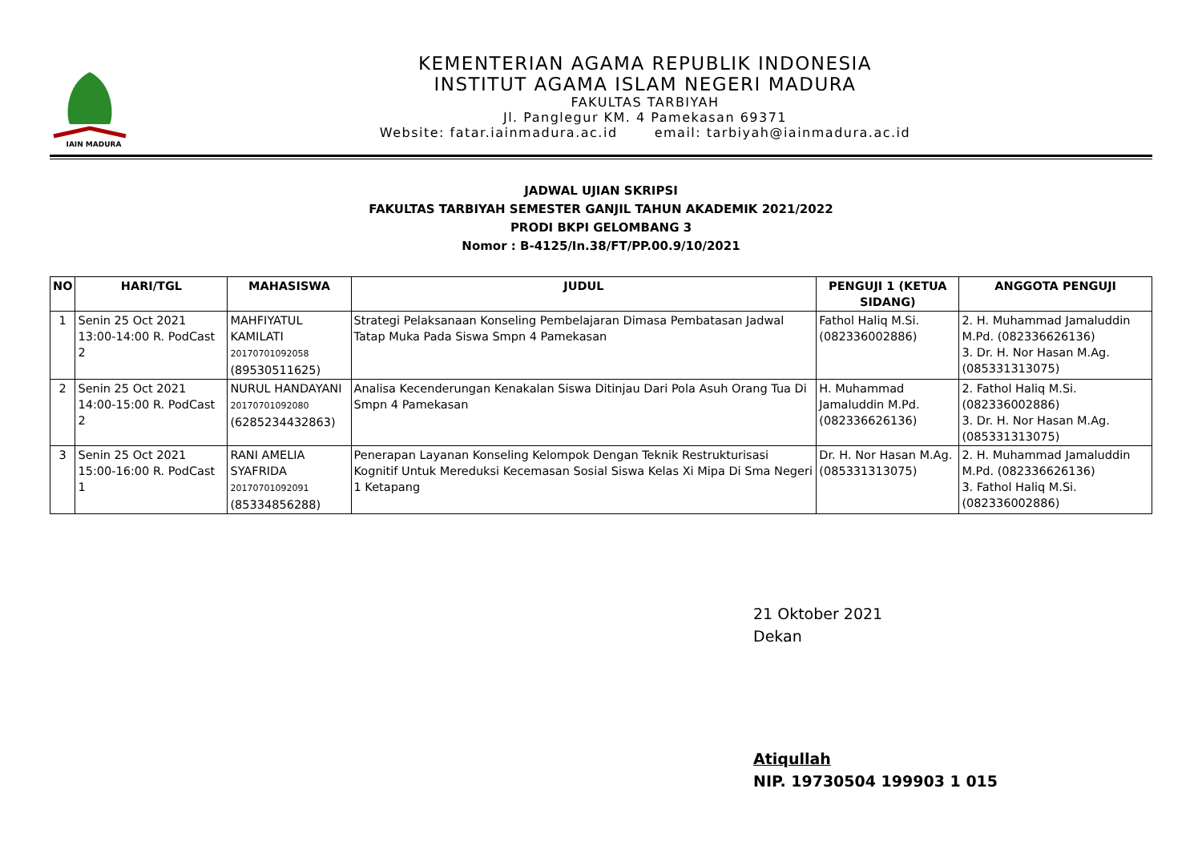IAIN MADURA
KEMENTERIAN AGAMA REPUBLIK INDONESIA
INSTITUT AGAMA ISLAM NEGERI MADURA
FAKULTAS TARBIYAH
Jl. Panglegur KM. 4 Pamekasan 69371
Website: fatar.iainmadura.ac.id email: tarbiyah@iainmadura.ac.id
JADWAL UJIAN SKRIPSI
FAKULTAS TARBIYAH SEMESTER GANJIL TAHUN AKADEMIK 2021/2022
PRODI BKPI GELOMBANG 3
Nomor : B-4125/In.38/FT/PP.00.9/10/2021
| NO | HARI/TGL | MAHASISWA | JUDUL | PENGUJI 1 (KETUA SIDANG) | ANGGOTA PENGUJI |
| --- | --- | --- | --- | --- | --- |
| 1 | Senin 25 Oct 2021 13:00-14:00 R. PodCast 2 | MAHFIYATUL KAMILATI 20170701092058 (89530511625) | Strategi Pelaksanaan Konseling Pembelajaran Dimasa Pembatasan Jadwal Tatap Muka Pada Siswa Smpn 4 Pamekasan | Fathol Haliq M.Si. (082336002886) | 2. H. Muhammad Jamaluddin M.Pd. (082336626136) 3. Dr. H. Nor Hasan M.Ag. (085331313075) |
| 2 | Senin 25 Oct 2021 14:00-15:00 R. PodCast 2 | NURUL HANDAYANI 20170701092080 (6285234432863) | Analisa Kecenderungan Kenakalan Siswa Ditinjau Dari Pola Asuh Orang Tua Di Smpn 4 Pamekasan | H. Muhammad Jamaluddin M.Pd. (082336626136) | 2. Fathol Haliq M.Si. (082336002886) 3. Dr. H. Nor Hasan M.Ag. (085331313075) |
| 3 | Senin 25 Oct 2021 15:00-16:00 R. PodCast 1 | RANI AMELIA SYAFRIDA 20170701092091 (85334856288) | Penerapan Layanan Konseling Kelompok Dengan Teknik Restrukturisasi Kognitif Untuk Mereduksi Kecemasan Sosial Siswa Kelas Xi Mipa Di Sma Negeri 1 Ketapang | Dr. H. Nor Hasan M.Ag. (085331313075) | 2. H. Muhammad Jamaluddin M.Pd. (082336626136) 3. Fathol Haliq M.Si. (082336002886) |
21 Oktober 2021
Dekan
Atiqullah
NIP. 19730504 199903 1 015